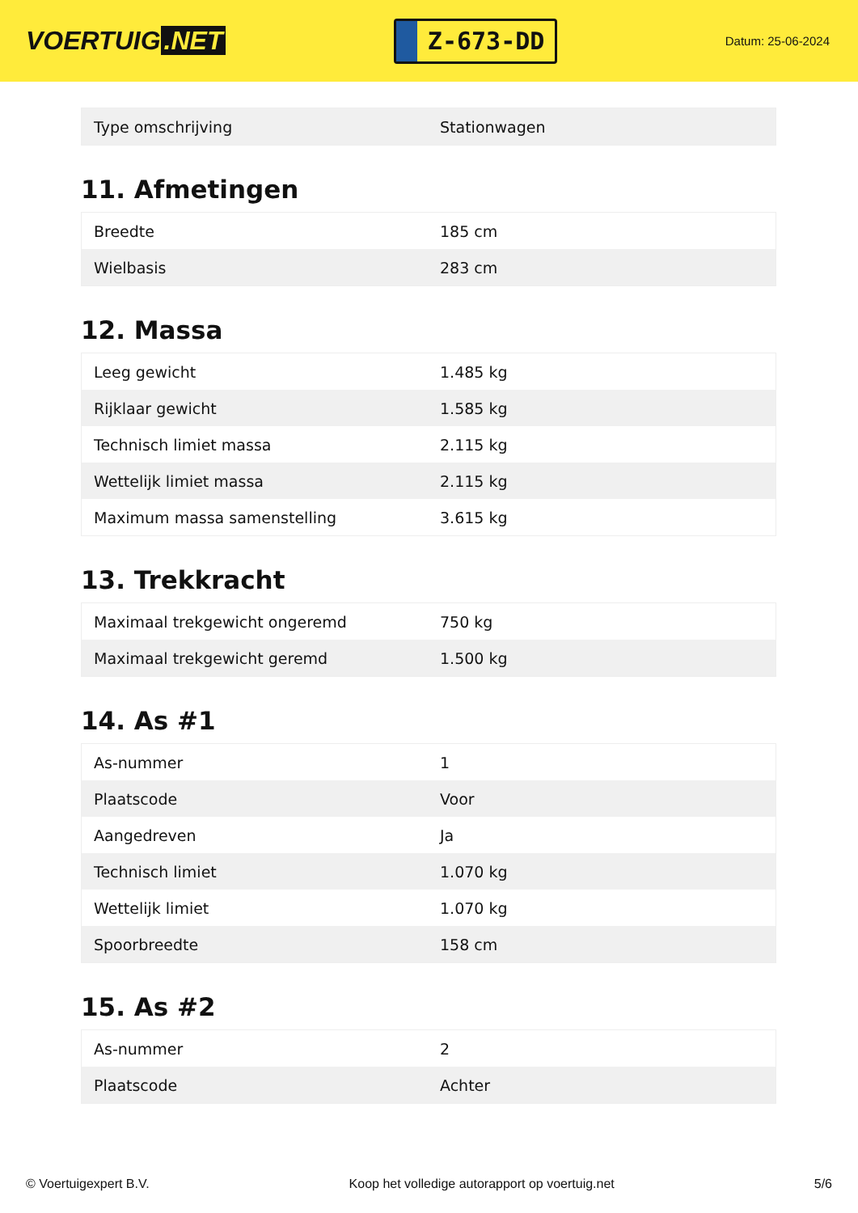VOERTUIG.NET
Z-673-DD
Datum: 25-06-2024
| Type omschrijving | Stationwagen |
11. Afmetingen
| Breedte | 185 cm |
| Wielbasis | 283 cm |
12. Massa
| Leeg gewicht | 1.485 kg |
| Rijklaar gewicht | 1.585 kg |
| Technisch limiet massa | 2.115 kg |
| Wettelijk limiet massa | 2.115 kg |
| Maximum massa samenstelling | 3.615 kg |
13. Trekkracht
| Maximaal trekgewicht ongeremd | 750 kg |
| Maximaal trekgewicht geremd | 1.500 kg |
14. As #1
| As-nummer | 1 |
| Plaatscode | Voor |
| Aangedreven | Ja |
| Technisch limiet | 1.070 kg |
| Wettelijk limiet | 1.070 kg |
| Spoorbreedte | 158 cm |
15. As #2
| As-nummer | 2 |
| Plaatscode | Achter |
© Voertuigexpert B.V. Koop het volledige autorapport op voertuig.net 5/6